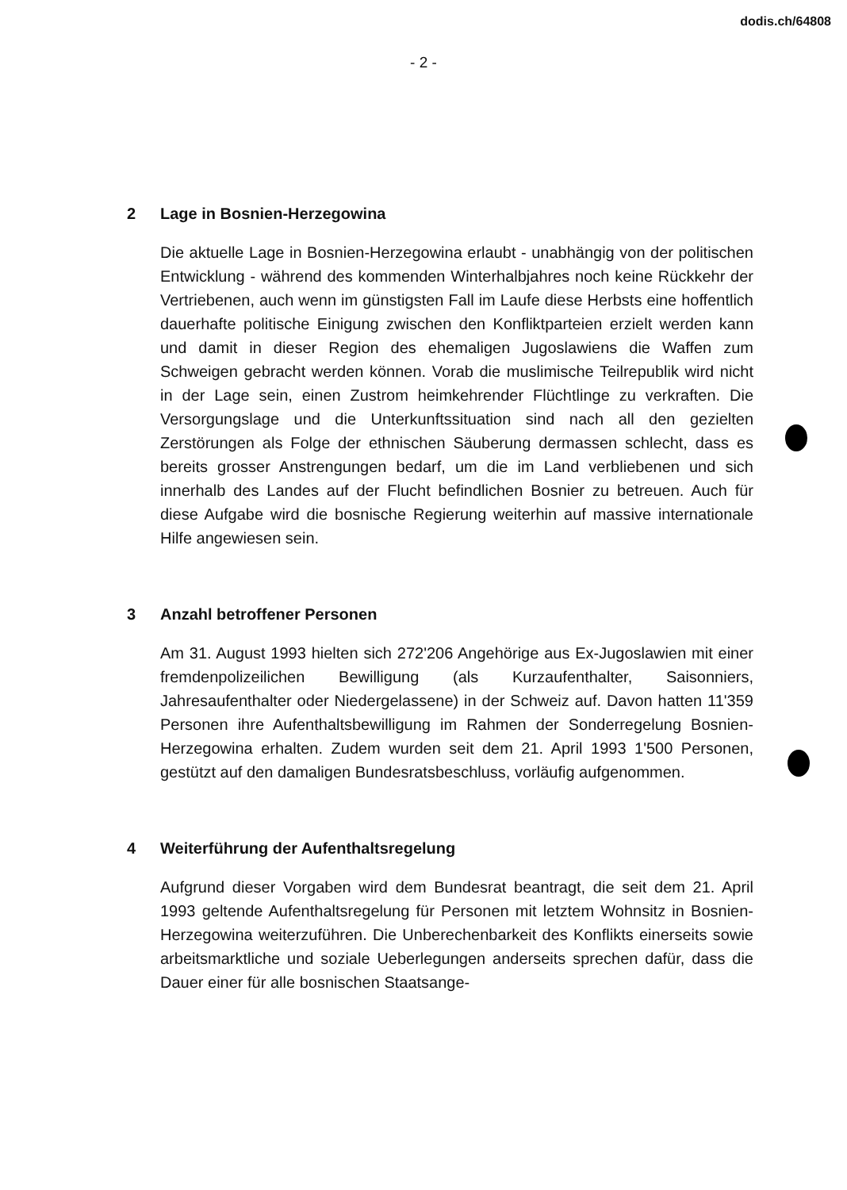dodis.ch/64808
- 2 -
2 Lage in Bosnien-Herzegowina
Die aktuelle Lage in Bosnien-Herzegowina erlaubt - unabhängig von der politischen Entwicklung - während des kommenden Winterhalbjahres noch keine Rückkehr der Vertriebenen, auch wenn im günstigsten Fall im Laufe diese Herbsts eine hoffentlich dauerhafte politische Einigung zwischen den Konfliktparteien erzielt werden kann und damit in dieser Region des ehemaligen Jugoslawiens die Waffen zum Schweigen gebracht werden können. Vorab die muslimische Teilrepublik wird nicht in der Lage sein, einen Zustrom heimkehrender Flüchtlinge zu verkraften. Die Versorgungslage und die Unterkunftssituation sind nach all den gezielten Zerstörungen als Folge der ethnischen Säuberung dermassen schlecht, dass es bereits grosser Anstrengungen bedarf, um die im Land verbliebenen und sich innerhalb des Landes auf der Flucht befindlichen Bosnier zu betreuen. Auch für diese Aufgabe wird die bosnische Regierung weiterhin auf massive internationale Hilfe angewiesen sein.
3 Anzahl betroffener Personen
Am 31. August 1993 hielten sich 272'206 Angehörige aus Ex-Jugoslawien mit einer fremdenpolizeilichen Bewilligung (als Kurzaufenthalter, Saisonniers, Jahresaufenthalter oder Niedergelassene) in der Schweiz auf. Davon hatten 11'359 Personen ihre Aufenthaltsbewilligung im Rahmen der Sonderregelung Bosnien-Herzegowina erhalten. Zudem wurden seit dem 21. April 1993 1'500 Personen, gestützt auf den damaligen Bundesratsbeschluss, vorläufig aufgenommen.
4 Weiterführung der Aufenthaltsregelung
Aufgrund dieser Vorgaben wird dem Bundesrat beantragt, die seit dem 21. April 1993 geltende Aufenthaltsregelung für Personen mit letztem Wohnsitz in Bosnien-Herzegowina weiterzuführen. Die Unberechenbarkeit des Konflikts einerseits sowie arbeitsmarktliche und soziale Ueberlegungen anderseits sprechen dafür, dass die Dauer einer für alle bosnischen Staatsange-